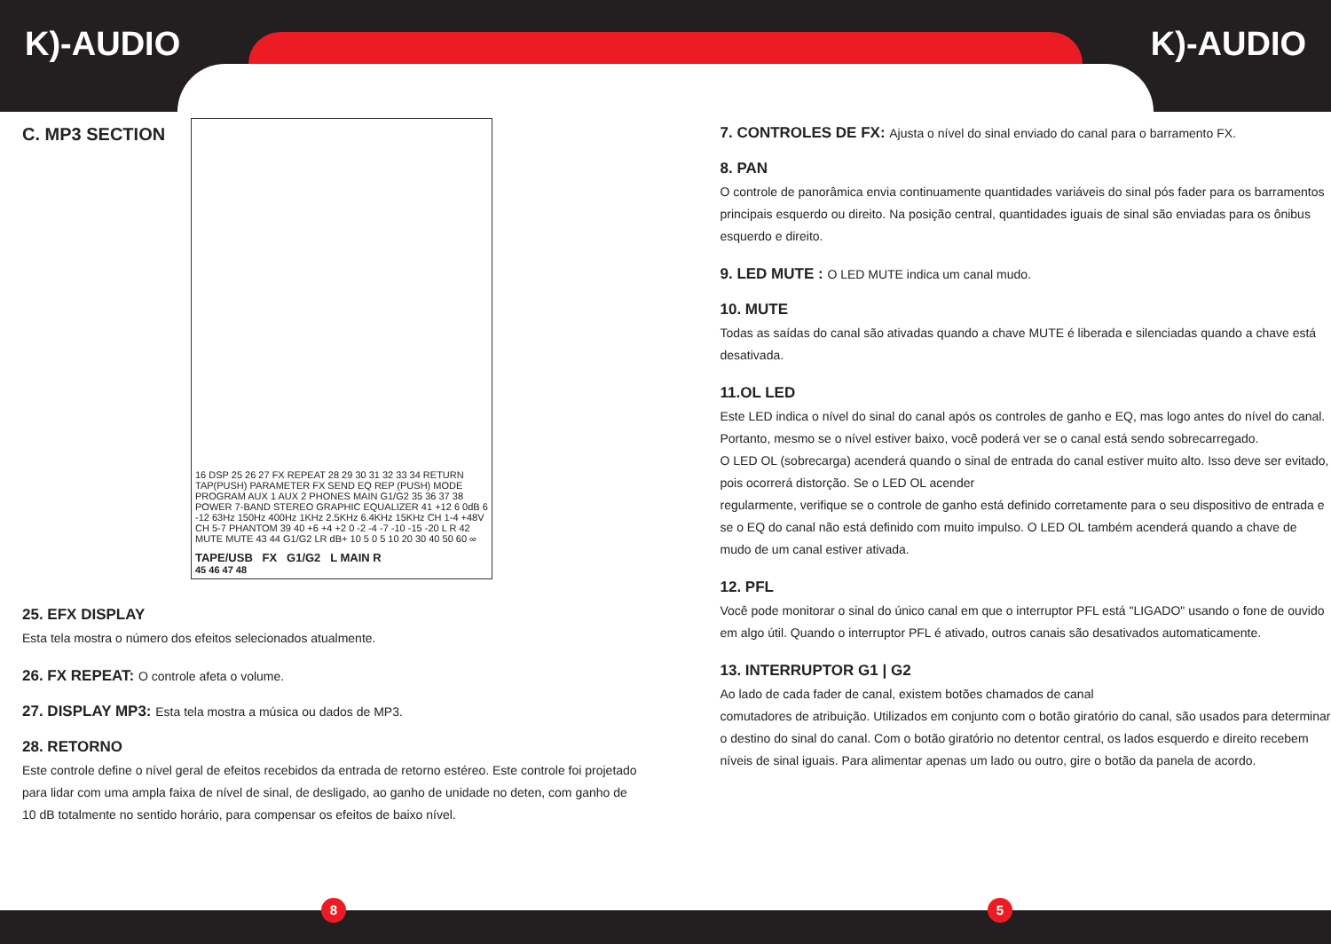K)-AUDIO K)-AUDIO
C. MP3 SECTION
16 DSP 25 26 27 FX REPEAT 28 29 30 31 32 33 34 RETURN TAP(PUSH) PARAMETER FX SEND EQ REP (PUSH) MODE PROGRAM AUX 1 AUX 2 PHONES MAIN G1/G2 35 36 37 38 POWER 7-BAND STEREO GRAPHIC EQUALIZER 41 +12 6 0dB 6 -12 63Hz 150Hz 400Hz 1KHz 2.5KHz 6.4KHz 15KHz CH 1-4 +48V CH 5-7 PHANTOM 39 40 +6 +4 +2 0 -2 -4 -7 -10 -15 -20 L R 42 MUTE MUTE 43 44 G1/G2 LR dB+ 10 5 0 5 10 20 30 40 50 60 ∞
TAPE/USB FX G1/G2 L MAIN R
45 46 47 48
25. EFX DISPLAY
Esta tela mostra o número dos efeitos selecionados atualmente.
26. FX REPEAT: O controle afeta o volume.
27. DISPLAY MP3: Esta tela mostra a música ou dados de MP3.
28. RETORNO
Este controle define o nível geral de efeitos recebidos da entrada de retorno estéreo. Este controle foi projetado para lidar com uma ampla faixa de nível de sinal, de desligado, ao ganho de unidade no deten, com ganho de 10 dB totalmente no sentido horário, para compensar os efeitos de baixo nível.
7. CONTROLES DE FX: Ajusta o nível do sinal enviado do canal para o barramento FX.
8. PAN
O controle de panorâmica envia continuamente quantidades variáveis do sinal pós fader para os barramentos principais esquerdo ou direito. Na posição central, quantidades iguais de sinal são enviadas para os ônibus esquerdo e direito.
9. LED MUTE : O LED MUTE indica um canal mudo.
10. MUTE
Todas as saídas do canal são ativadas quando a chave MUTE é liberada e silenciadas quando a chave está desativada.
11.OL LED
Este LED indica o nível do sinal do canal após os controles de ganho e EQ, mas logo antes do nível do canal. Portanto, mesmo se o nível estiver baixo, você poderá ver se o canal está sendo sobrecarregado.
O LED OL (sobrecarga) acenderá quando o sinal de entrada do canal estiver muito alto. Isso deve ser evitado, pois ocorrerá distorção. Se o LED OL acender
regularmente, verifique se o controle de ganho está definido corretamente para o seu dispositivo de entrada e se o EQ do canal não está definido com muito impulso. O LED OL também acenderá quando a chave de mudo de um canal estiver ativada.
12. PFL
Você pode monitorar o sinal do único canal em que o interruptor PFL está "LIGADO" usando o fone de ouvido em algo útil. Quando o interruptor PFL é ativado, outros canais são desativados automaticamente.
13. INTERRUPTOR G1 | G2
Ao lado de cada fader de canal, existem botões chamados de canal
comutadores de atribuição. Utilizados em conjunto com o botão giratório do canal, são usados para determinar o destino do sinal do canal. Com o botão giratório no detentor central, os lados esquerdo e direito recebem níveis de sinal iguais. Para alimentar apenas um lado ou outro, gire o botão da panela de acordo.
8 5